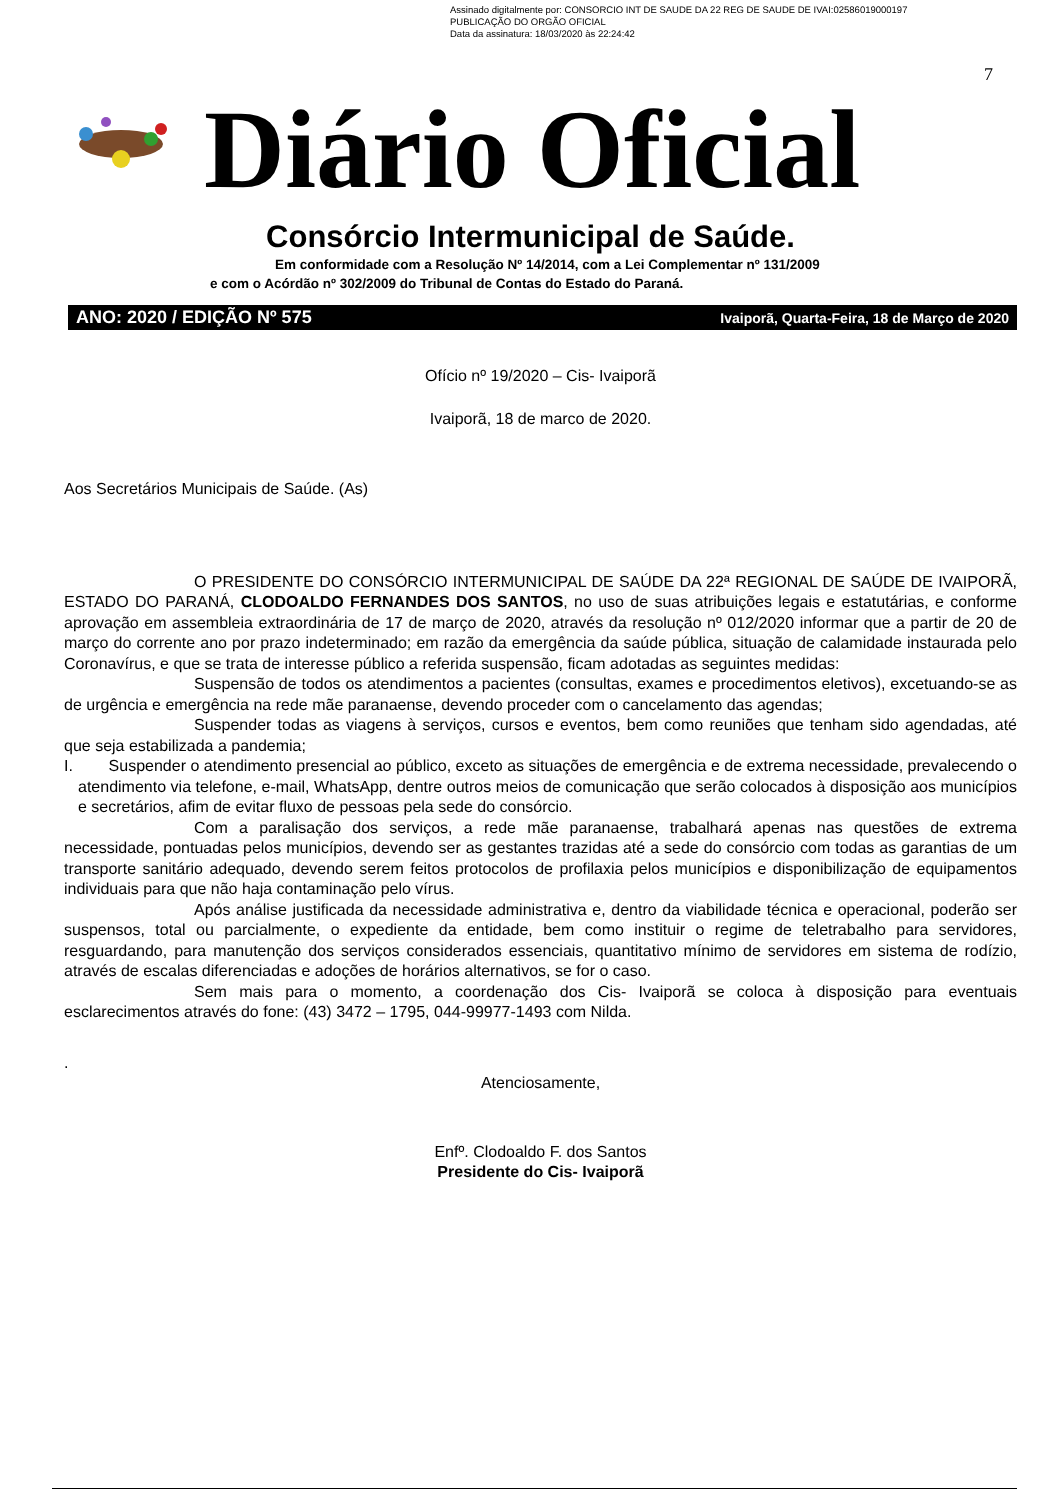Assinado digitalmente por: CONSORCIO INT DE SAUDE DA 22 REG DE SAUDE DE IVAI:02586019000197
PUBLICAÇÃO DO ORGÃO OFICIAL
Data da assinatura: 18/03/2020 às 22:24:42
7
Diário Oficial
Consórcio Intermunicipal de Saúde.
Em conformidade com a Resolução Nº 14/2014, com a Lei Complementar nº 131/2009
e com o Acórdão nº 302/2009 do Tribunal de Contas do Estado do Paraná.
ANO: 2020 / EDIÇÃO Nº 575 Ivaiporã, Quarta-Feira, 18 de Março de 2020
Ofício nº 19/2020 – Cis- Ivaiporã
Ivaiporã, 18 de marco de 2020.
Aos Secretários Municipais de Saúde. (As)
O PRESIDENTE DO CONSÓRCIO INTERMUNICIPAL DE SAÚDE DA 22ª REGIONAL DE SAÚDE DE IVAIPORÃ, ESTADO DO PARANÁ, CLODOALDO FERNANDES DOS SANTOS, no uso de suas atribuições legais e estatutárias, e conforme aprovação em assembleia extraordinária de 17 de março de 2020, através da resolução nº 012/2020 informar que a partir de 20 de março do corrente ano por prazo indeterminado; em razão da emergência da saúde pública, situação de calamidade instaurada pelo Coronavírus, e que se trata de interesse público a referida suspensão, ficam adotadas as seguintes medidas:
Suspensão de todos os atendimentos a pacientes (consultas, exames e procedimentos eletivos), excetuando-se as de urgência e emergência na rede mãe paranaense, devendo proceder com o cancelamento das agendas;
Suspender todas as viagens à serviços, cursos e eventos, bem como reuniões que tenham sido agendadas, até que seja estabilizada a pandemia;
I. Suspender o atendimento presencial ao público, exceto as situações de emergência e de extrema necessidade, prevalecendo o atendimento via telefone, e-mail, WhatsApp, dentre outros meios de comunicação que serão colocados à disposição aos municípios e secretários, afim de evitar fluxo de pessoas pela sede do consórcio.
Com a paralisação dos serviços, a rede mãe paranaense, trabalhará apenas nas questões de extrema necessidade, pontuadas pelos municípios, devendo ser as gestantes trazidas até a sede do consórcio com todas as garantias de um transporte sanitário adequado, devendo serem feitos protocolos de profilaxia pelos municípios e disponibilização de equipamentos individuais para que não haja contaminação pelo vírus.
Após análise justificada da necessidade administrativa e, dentro da viabilidade técnica e operacional, poderão ser suspensos, total ou parcialmente, o expediente da entidade, bem como instituir o regime de teletrabalho para servidores, resguardando, para manutenção dos serviços considerados essenciais, quantitativo mínimo de servidores em sistema de rodízio, através de escalas diferenciadas e adoções de horários alternativos, se for o caso.
Sem mais para o momento, a coordenação dos Cis- Ivaiporã se coloca à disposição para eventuais esclarecimentos através do fone: (43) 3472 – 1795, 044-99977-1493 com Nilda.
.
Atenciosamente,
Enfº. Clodoaldo F. dos Santos
Presidente do Cis- Ivaiporã